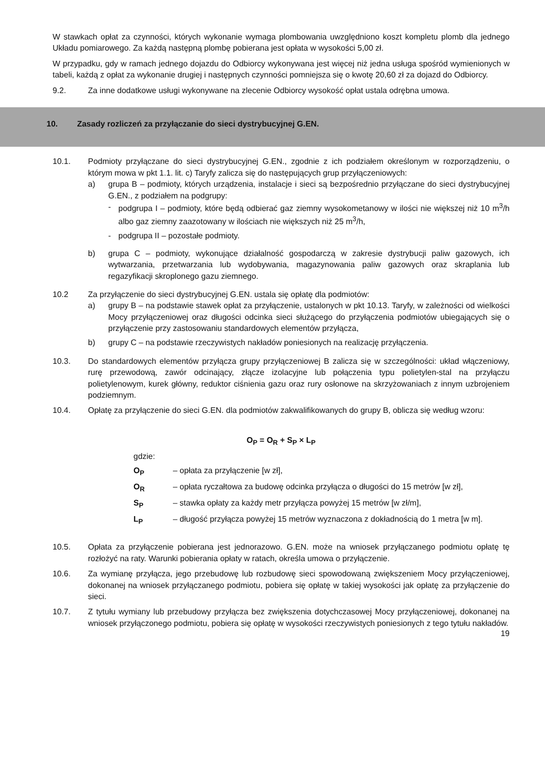W stawkach opłat za czynności, których wykonanie wymaga plombowania uwzględniono koszt kompletu plomb dla jednego Układu pomiarowego. Za każdą następną plombę pobierana jest opłata w wysokości 5,00 zł.
W przypadku, gdy w ramach jednego dojazdu do Odbiorcy wykonywana jest więcej niż jedna usługa spośród wymienionych w tabeli, każdą z opłat za wykonanie drugiej i następnych czynności pomniejsza się o kwotę 20,60 zł za dojazd do Odbiorcy.
9.2. Za inne dodatkowe usługi wykonywane na zlecenie Odbiorcy wysokość opłat ustala odrębna umowa.
10. Zasady rozliczeń za przyłączanie do sieci dystrybucyjnej G.EN.
10.1. Podmioty przyłączane do sieci dystrybucyjnej G.EN., zgodnie z ich podziałem określonym w rozporządzeniu, o którym mowa w pkt 1.1. lit. c) Taryfy zalicza się do następujących grup przyłączeniowych:
a) grupa B – podmioty, których urządzenia, instalacje i sieci są bezpośrednio przyłączane do sieci dystrybucyjnej G.EN., z podziałem na podgrupy:
- podgrupa I – podmioty, które będą odbierać gaz ziemny wysokometanowy w ilości nie większej niż 10 m<sup>3</sup>/h albo gaz ziemny zaazotowany w ilościach nie większych niż 25 m<sup>3</sup>/h,
- podgrupa II – pozostałe podmioty.
b) grupa C – podmioty, wykonujące działalność gospodarczą w zakresie dystrybucji paliw gazowych, ich wytwarzania, przetwarzania lub wydobywania, magazynowania paliw gazowych oraz skraplania lub regazyfikacji skroplonego gazu ziemnego.
10.2 Za przyłączenie do sieci dystrybucyjnej G.EN. ustala się opłatę dla podmiotów:
a) grupy B – na podstawie stawek opłat za przyłączenie, ustalonych w pkt 10.13. Taryfy, w zależności od wielkości Mocy przyłączeniowej oraz długości odcinka sieci służącego do przyłączenia podmiotów ubiegających się o przyłączenie przy zastosowaniu standardowych elementów przyłącza,
b) grupy C – na podstawie rzeczywistych nakładów poniesionych na realizację przyłączenia.
10.3. Do standardowych elementów przyłącza grupy przyłączeniowej B zalicza się w szczególności: układ włączeniowy, rurę przewodową, zawór odcinający, złącze izolacyjne lub połączenia typu polietylen-stal na przyłączu polietylenowym, kurek główny, reduktor ciśnienia gazu oraz rury osłonowe na skrzyżowaniach z innym uzbrojeniem podziemnym.
10.4. Opłatę za przyłączenie do sieci G.EN. dla podmiotów zakwalifikowanych do grupy B, oblicza się według wzoru:
O<sub>P</sub> = O<sub>R</sub> + S<sub>P</sub> × L<sub>P</sub>
gdzie:
O<sub>P</sub> – opłata za przyłączenie [w zł],
O<sub>R</sub> – opłata ryczałtowa za budowę odcinka przyłącza o długości do 15 metrów [w zł],
S<sub>P</sub> – stawka opłaty za każdy metr przyłącza powyżej 15 metrów [w zł/m],
L<sub>P</sub> – długość przyłącza powyżej 15 metrów wyznaczona z dokładnością do 1 metra [w m].
10.5. Opłata za przyłączenie pobierana jest jednorazowo. G.EN. może na wniosek przyłączanego podmiotu opłatę tę rozłożyć na raty. Warunki pobierania opłaty w ratach, określa umowa o przyłączenie.
10.6. Za wymianę przyłącza, jego przebudowę lub rozbudowę sieci spowodowaną zwiększeniem Mocy przyłączeniowej, dokonanej na wniosek przyłączanego podmiotu, pobiera się opłatę w takiej wysokości jak opłatę za przyłączenie do sieci.
10.7. Z tytułu wymiany lub przebudowy przyłącza bez zwiększenia dotychczasowej Mocy przyłączeniowej, dokonanej na wniosek przyłączonego podmiotu, pobiera się opłatę w wysokości rzeczywistych poniesionych z tego tytułu nakładów.
19